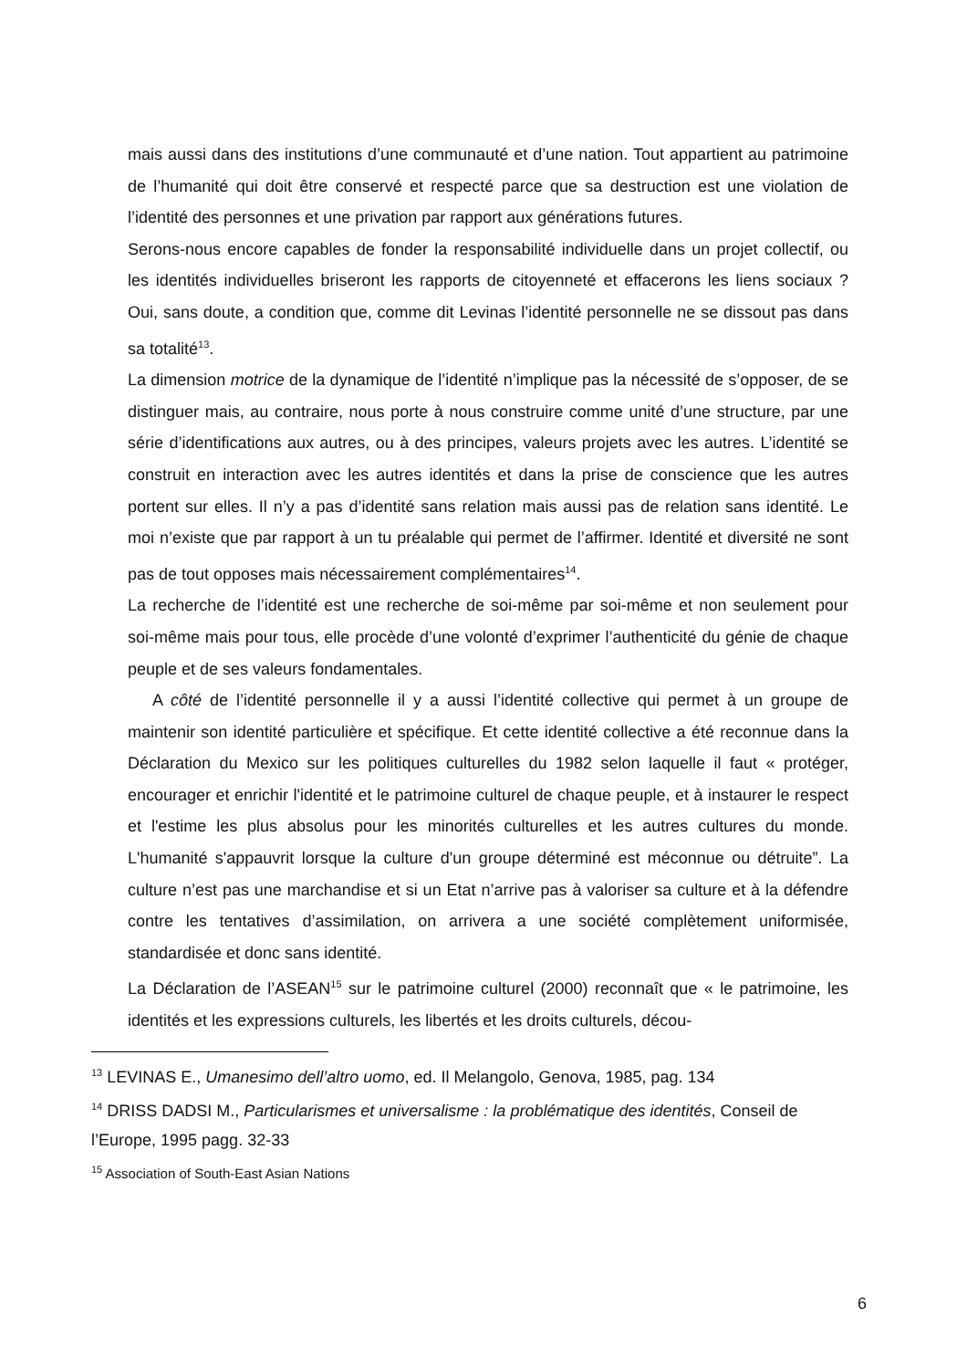mais aussi dans des institutions d’une communauté et d’une nation. Tout appartient au patrimoine de l’humanité qui doit être conservé et respecté parce que sa destruction est une violation de l’identité des personnes et une privation par rapport aux générations futures.
Serons-nous encore capables de fonder la responsabilité individuelle dans un projet collectif, ou les identités individuelles briseront les rapports de citoyenneté et effacerons les liens sociaux ? Oui, sans doute, a condition que, comme dit Levinas l’identité personnelle ne se dissout pas dans sa totalité<sup>13</sup>.
La dimension motrice de la dynamique de l’identité n’implique pas la nécessité de s’opposer, de se distinguer mais, au contraire, nous porte à nous construire comme unité d’une structure, par une série d’identifications aux autres, ou à des principes, valeurs projets avec les autres. L’identité se construit en interaction avec les autres identités et dans la prise de conscience que les autres portent sur elles. Il n’y a pas d’identité sans relation mais aussi pas de relation sans identité. Le moi n’existe que par rapport à un tu préalable qui permet de l’affirmer. Identité et diversité ne sont pas de tout opposes mais nécessairement complémentaires<sup>14</sup>.
La recherche de l’identité est une recherche de soi-même par soi-même et non seulement pour soi-même mais pour tous, elle procède d’une volonté d’exprimer l’authenticité du génie de chaque peuple et de ses valeurs fondamentales.
A côté de l’identité personnelle il y a aussi l’identité collective qui permet à un groupe de maintenir son identité particulière et spécifique. Et cette identité collective a été reconnue dans la Déclaration du Mexico sur les politiques culturelles du 1982 selon laquelle il faut « protéger, encourager et enrichir l'identité et le patrimoine culturel de chaque peuple, et à instaurer le respect et l'estime les plus absolus pour les minorités culturelles et les autres cultures du monde. L'humanité s'appauvrit lorsque la culture d'un groupe déterminé est méconnue ou détruite”. La culture n’est pas une marchandise et si un Etat n’arrive pas à valoriser sa culture et à la défendre contre les tentatives d’assimilation, on arrivera a une société complètement uniformisée, standardisée et donc sans identité.
La Déclaration de l’ASEAN<sup>15</sup> sur le patrimoine culturel (2000) reconnaît que « le patrimoine, les identités et les expressions culturels, les libertés et les droits culturels, décou-
<sup>13</sup> LEVINAS E., Umanesimo dell’altro uomo, ed. Il Melangolo, Genova, 1985, pag. 134
<sup>14</sup> DRISS DADSI M., Particularismes et universalisme : la problématique des identités, Conseil de l’Europe, 1995 pagg. 32-33
<sup>15</sup> Association of South-East Asian Nations
6